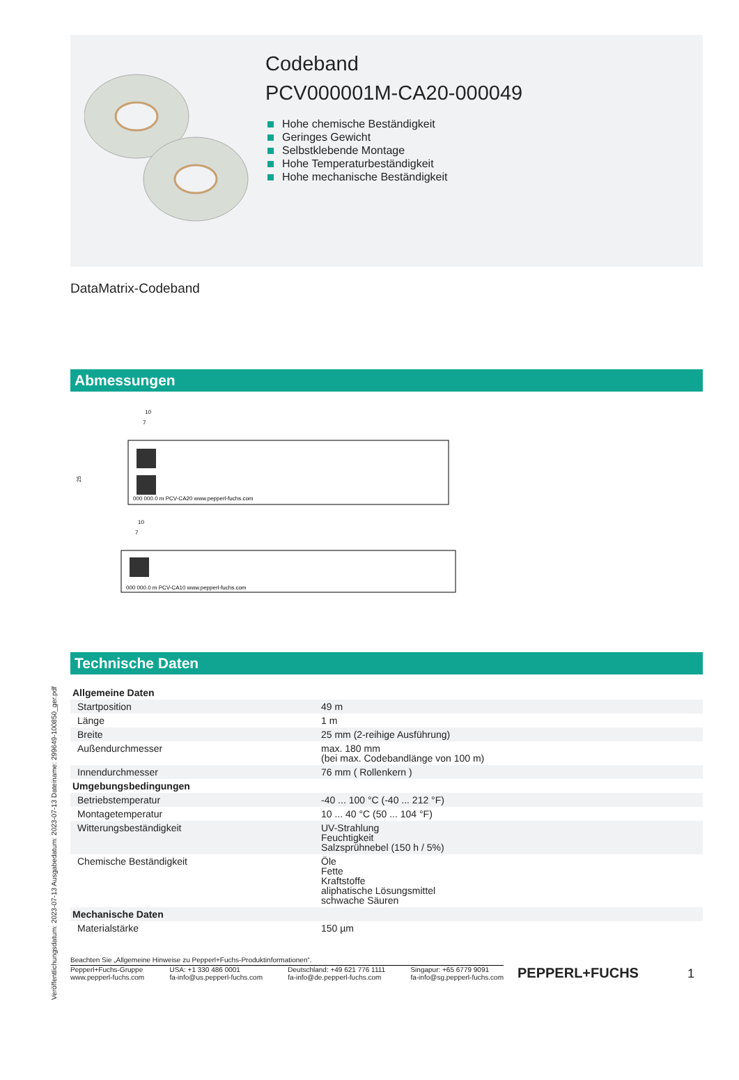Codeband
PCV000001M-CA20-000049
Hohe chemische Beständigkeit
Geringes Gewicht
Selbstklebende Montage
Hohe Temperaturbeständigkeit
Hohe mechanische Beständigkeit
DataMatrix-Codeband
Abmessungen
10
7
25
000 000.0 m PCV-CA20 www.pepperl-fuchs.com
10
7
000 000.0 m PCV-CA10 www.pepperl-fuchs.com
Technische Daten
| Allgemeine Daten | |
| Startposition | 49 m |
| Länge | 1 m |
| Breite | 25 mm (2-reihige Ausführung) |
| Außendurchmesser | max. 180 mm (bei max. Codebandlänge von 100 m) |
| Innendurchmesser | 76 mm ( Rollenkern ) |
| Umgebungsbedingungen | |
| Betriebstemperatur | -40 ... 100 °C (-40 ... 212 °F) |
| Montagetemperatur | 10 ... 40 °C (50 ... 104 °F) |
| Witterungsbeständigkeit | UV-Strahlung Feuchtigkeit Salzsprühnebel (150 h / 5%) |
| Chemische Beständigkeit | Öle Fette Kraftstoffe aliphatische Lösungsmittel schwache Säuren |
| Mechanische Daten | |
| Materialstärke | 150 µm |
Beachten Sie „Allgemeine Hinweise zu Pepperl+Fuchs-Produktinformationen“.
Pepperl+Fuchs-Gruppe
www.pepperl-fuchs.com
USA: +1 330 486 0001
fa-info@us.pepperl-fuchs.com
Deutschland: +49 621 776 1111
fa-info@de.pepperl-fuchs.com
Singapur: +65 6779 9091
fa-info@sg.pepperl-fuchs.com
PEPPERL+FUCHS
1
Veröffentlichungsdatum: 2023-07-13 Ausgabedatum: 2023-07-13 Dateiname: 299649-100850_ger.pdf